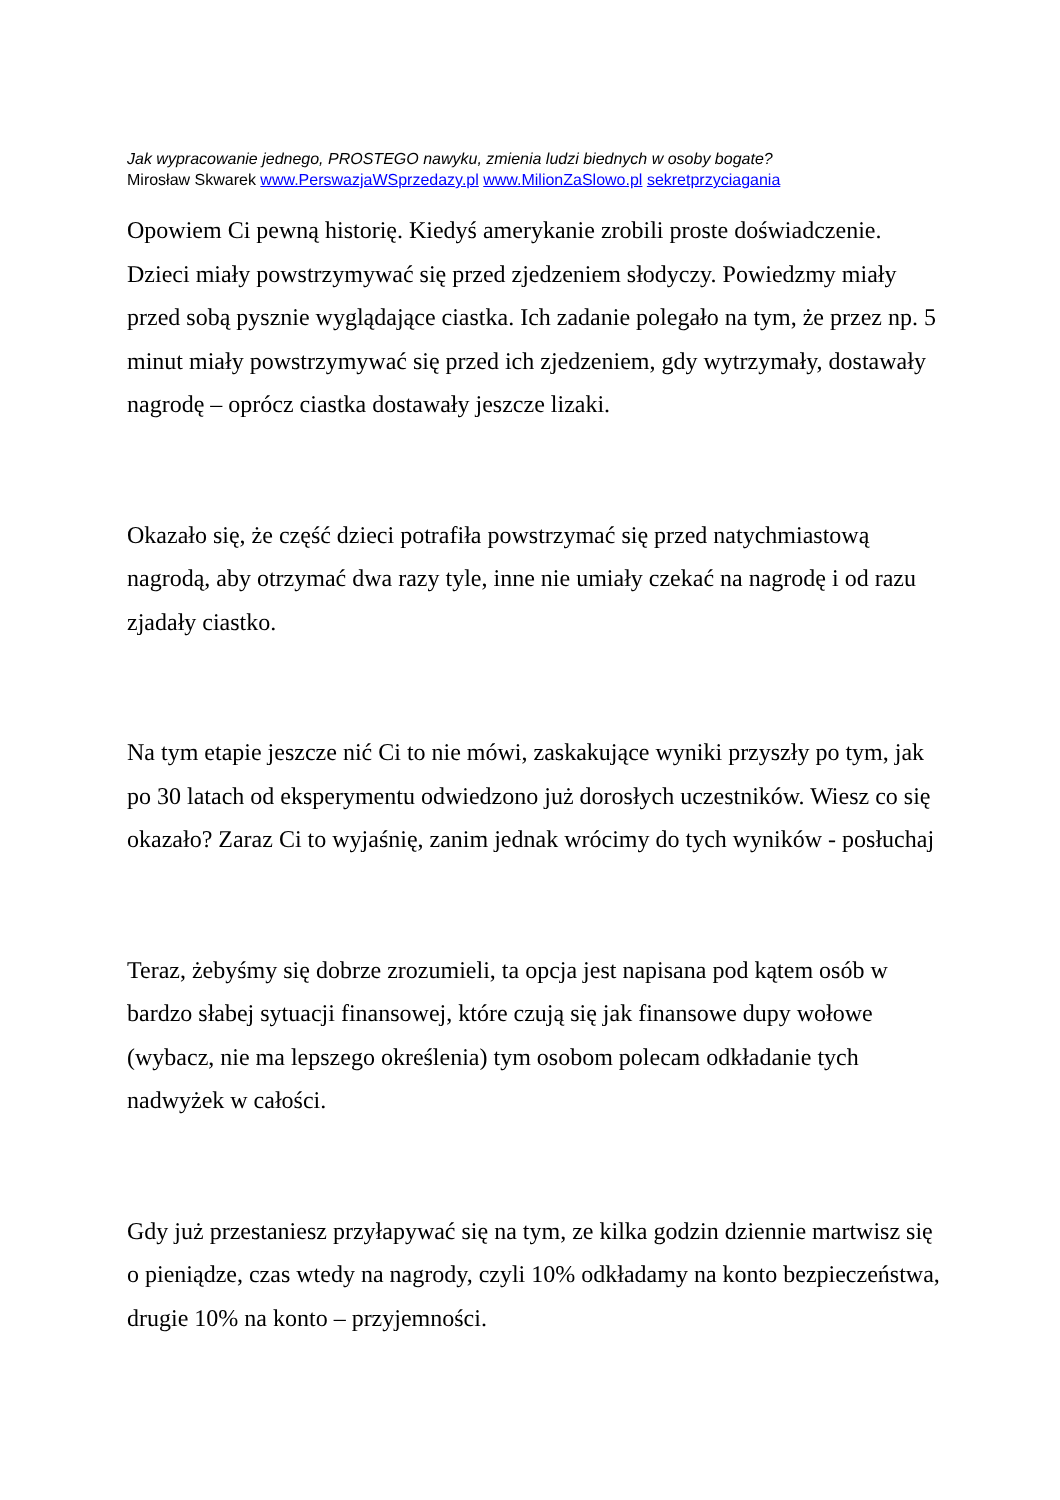Jak wypracowanie jednego, PROSTEGO nawyku, zmienia ludzi biednych w osoby bogate?
Mirosław Skwarek www.PerswazjaWSprzedazy.pl www.MilionZaSlowo.pl sekretprzyciagania
Opowiem Ci pewną historię. Kiedyś amerykanie zrobili proste doświadczenie. Dzieci miały powstrzymywać się przed zjedzeniem słodyczy. Powiedzmy miały przed sobą pysznie wyglądające ciastka. Ich zadanie polegało na tym, że przez np. 5 minut miały powstrzymywać się przed ich zjedzeniem, gdy wytrzymały, dostawały nagrodę – oprócz ciastka dostawały jeszcze lizaki.
Okazało się, że część dzieci potrafiła powstrzymać się przed natychmiastową nagrodą, aby otrzymać dwa razy tyle, inne nie umiały czekać na nagrodę i od razu zjadały ciastko.
Na tym etapie jeszcze nić Ci to nie mówi, zaskakujące wyniki przyszły po tym, jak po 30 latach od eksperymentu odwiedzono już dorosłych uczestników. Wiesz co się okazało? Zaraz Ci to wyjaśnię, zanim jednak wrócimy do tych wyników - posłuchaj
Teraz, żebyśmy się dobrze zrozumieli, ta opcja jest napisana pod kątem osób w bardzo słabej sytuacji finansowej, które czują się jak finansowe dupy wołowe (wybacz, nie ma lepszego określenia) tym osobom polecam odkładanie tych nadwyżek w całości.
Gdy już przestaniesz przyłapywać się na tym, ze kilka godzin dziennie martwisz się o pieniądze, czas wtedy na nagrody, czyli 10% odkładamy na konto bezpieczeństwa, drugie 10% na konto – przyjemności.